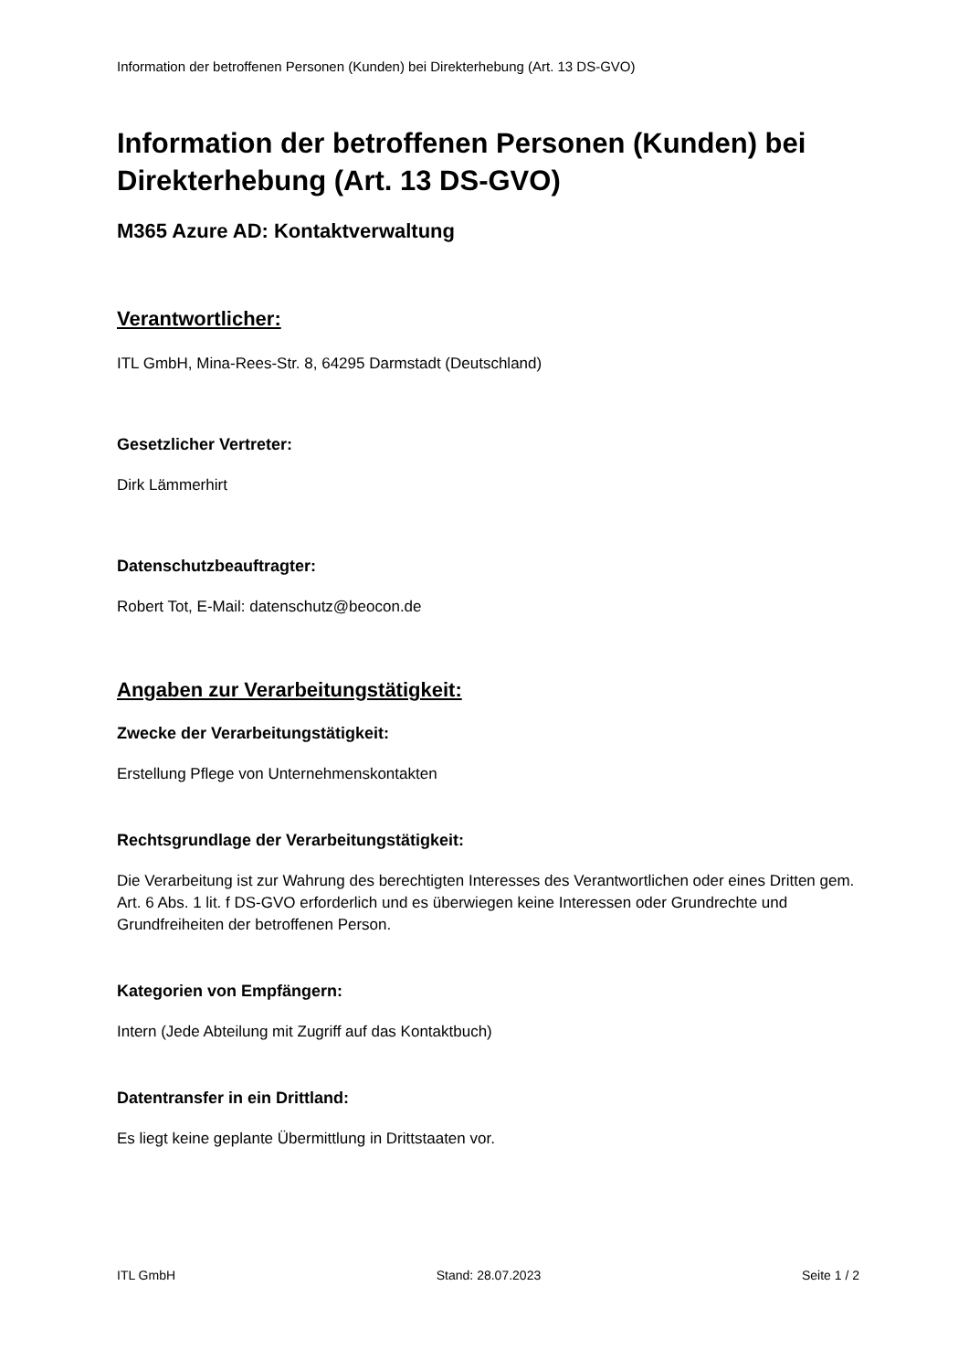Information der betroffenen Personen (Kunden) bei Direkterhebung (Art. 13 DS-GVO)
Information der betroffenen Personen (Kunden) bei Direkterhebung (Art. 13 DS-GVO)
M365 Azure AD: Kontaktverwaltung
Verantwortlicher:
ITL GmbH, Mina-Rees-Str. 8, 64295 Darmstadt (Deutschland)
Gesetzlicher Vertreter:
Dirk Lämmerhirt
Datenschutzbeauftragter:
Robert Tot, E-Mail: datenschutz@beocon.de
Angaben zur Verarbeitungstätigkeit:
Zwecke der Verarbeitungstätigkeit:
Erstellung Pflege von Unternehmenskontakten
Rechtsgrundlage der Verarbeitungstätigkeit:
Die Verarbeitung ist zur Wahrung des berechtigten Interesses des Verantwortlichen oder eines Dritten gem. Art. 6 Abs. 1 lit. f DS-GVO erforderlich und es überwiegen keine Interessen oder Grundrechte und Grundfreiheiten der betroffenen Person.
Kategorien von Empfängern:
Intern (Jede Abteilung mit Zugriff auf das Kontaktbuch)
Datentransfer in ein Drittland:
Es liegt keine geplante Übermittlung in Drittstaaten vor.
ITL GmbH Stand: 28.07.2023 Seite 1 / 2